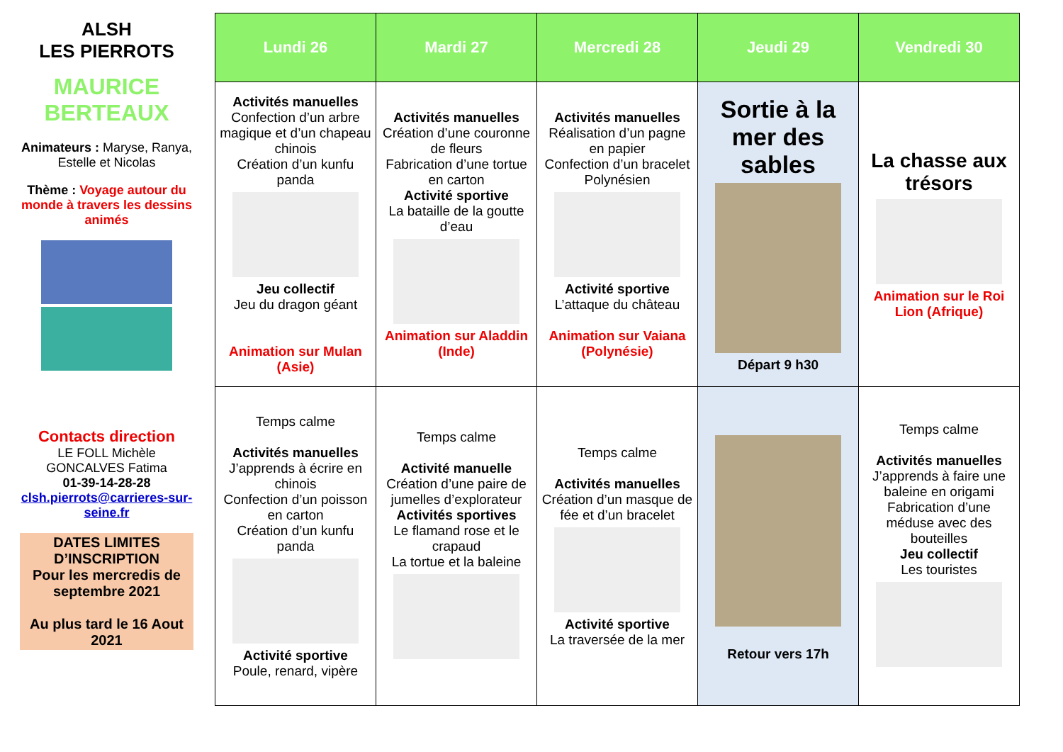ALSH
LES PIERROTS
MAURICE BERTEAUX
Animateurs : Maryse, Ranya, Estelle et Nicolas
Thème : Voyage autour du monde à travers les dessins animés
Contacts direction
LE FOLL Michèle
GONCALVES Fatima
01-39-14-28-28
clsh.pierrots@carrieres-sur-seine.fr
DATES LIMITES D’INSCRIPTION
Pour les mercredis de septembre 2021
Au plus tard le 16 Aout 2021
| Lundi 26 | Mardi 27 | Mercredi 28 | Jeudi 29 | Vendredi 30 |
| --- | --- | --- | --- | --- |
| Activités manuelles Confection d’un arbre magique et d’un chapeau chinois Création d’un kunfu panda Jeu collectif Jeu du dragon géant Animation sur Mulan (Asie) | Activités manuelles Création d’une couronne de fleurs Fabrication d’une tortue en carton Activité sportive La bataille de la goutte d’eau Animation sur Aladdin (Inde) | Activités manuelles Réalisation d’un pagne en papier Confection d’un bracelet Polynésien Activité sportive L’attaque du château Animation sur Vaiana (Polynésie) | Sortie à la mer des sables Départ 9 h30 | La chasse aux trésors Animation sur le Roi Lion (Afrique) |
| Temps calme Activités manuelles J’apprends à écrire en chinois Confection d’un poisson en carton Création d’un kunfu panda Activité sportive Poule, renard, vipère | Temps calme Activité manuelle Création d’une paire de jumelles d’explorateur Activités sportives Le flamand rose et le crapaud La tortue et la baleine | Temps calme Activités manuelles Création d’un masque de fée et d’un bracelet Activité sportive La traversée de la mer | Retour vers 17h | Temps calme Activités manuelles J’apprends à faire une baleine en origami Fabrication d’une méduse avec des bouteilles Jeu collectif Les touristes |